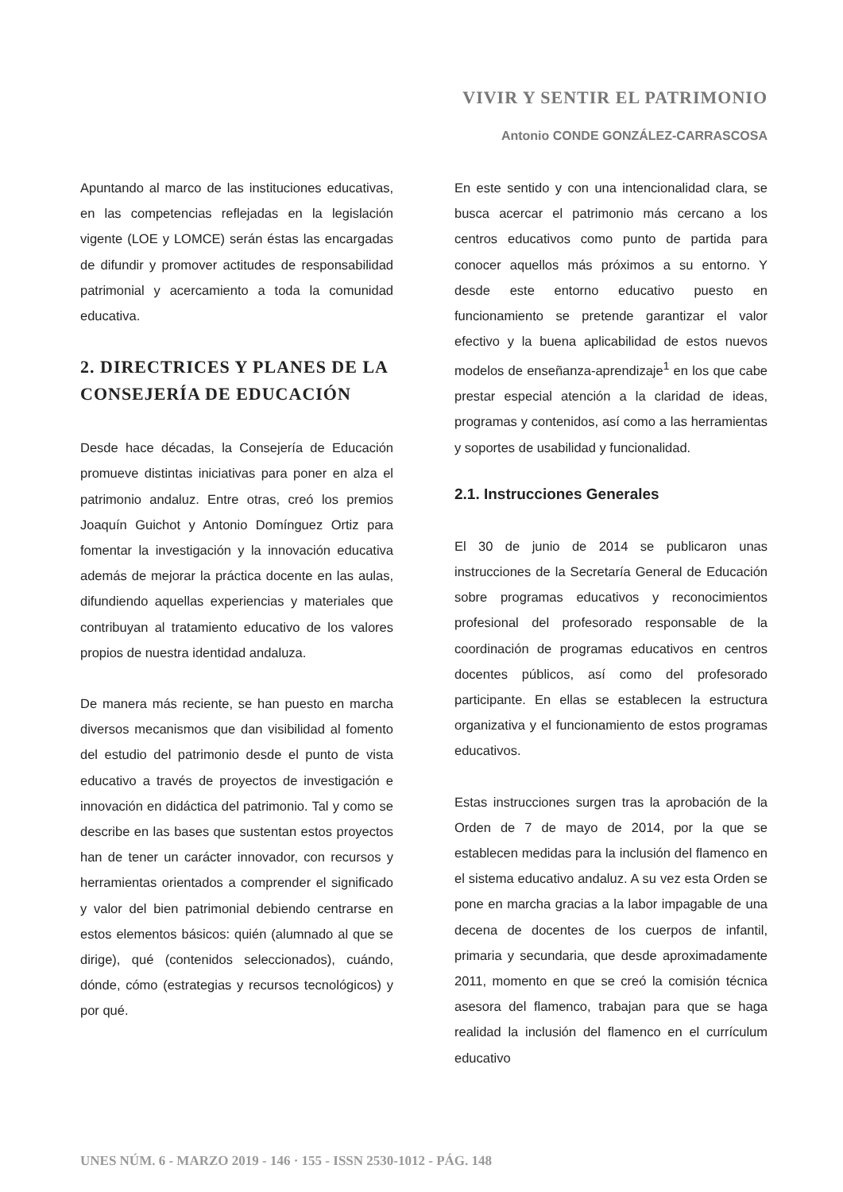VIVIR Y SENTIR EL PATRIMONIO
Antonio CONDE GONZÁLEZ-CARRASCOSA
Apuntando al marco de las instituciones educativas, en las competencias reflejadas en la legislación vigente (LOE y LOMCE) serán éstas las encargadas de difundir y promover actitudes de responsabilidad patrimonial y acercamiento a toda la comunidad educativa.
2. DIRECTRICES Y PLANES DE LA CONSEJERÍA DE EDUCACIÓN
Desde hace décadas, la Consejería de Educación promueve distintas iniciativas para poner en alza el patrimonio andaluz. Entre otras, creó los premios Joaquín Guichot y Antonio Domínguez Ortiz para fomentar la investigación y la innovación educativa además de mejorar la práctica docente en las aulas, difundiendo aquellas experiencias y materiales que contribuyan al tratamiento educativo de los valores propios de nuestra identidad andaluza.
De manera más reciente, se han puesto en marcha diversos mecanismos que dan visibilidad al fomento del estudio del patrimonio desde el punto de vista educativo a través de proyectos de investigación e innovación en didáctica del patrimonio. Tal y como se describe en las bases que sustentan estos proyectos han de tener un carácter innovador, con recursos y herramientas orientados a comprender el significado y valor del bien patrimonial debiendo centrarse en estos elementos básicos: quién (alumnado al que se dirige), qué (contenidos seleccionados), cuándo, dónde, cómo (estrategias y recursos tecnológicos) y por qué.
En este sentido y con una intencionalidad clara, se busca acercar el patrimonio más cercano a los centros educativos como punto de partida para conocer aquellos más próximos a su entorno. Y desde este entorno educativo puesto en funcionamiento se pretende garantizar el valor efectivo y la buena aplicabilidad de estos nuevos modelos de enseñanza-aprendizaje<sup>1</sup> en los que cabe prestar especial atención a la claridad de ideas, programas y contenidos, así como a las herramientas y soportes de usabilidad y funcionalidad.
2.1. Instrucciones Generales
El 30 de junio de 2014 se publicaron unas instrucciones de la Secretaría General de Educación sobre programas educativos y reconocimientos profesional del profesorado responsable de la coordinación de programas educativos en centros docentes públicos, así como del profesorado participante. En ellas se establecen la estructura organizativa y el funcionamiento de estos programas educativos.
Estas instrucciones surgen tras la aprobación de la Orden de 7 de mayo de 2014, por la que se establecen medidas para la inclusión del flamenco en el sistema educativo andaluz. A su vez esta Orden se pone en marcha gracias a la labor impagable de una decena de docentes de los cuerpos de infantil, primaria y secundaria, que desde aproximadamente 2011, momento en que se creó la comisión técnica asesora del flamenco, trabajan para que se haga realidad la inclusión del flamenco en el currículum educativo
UNES NÚM. 6 - MARZO 2019 - 146 · 155 - ISSN 2530-1012 - PÁG. 148